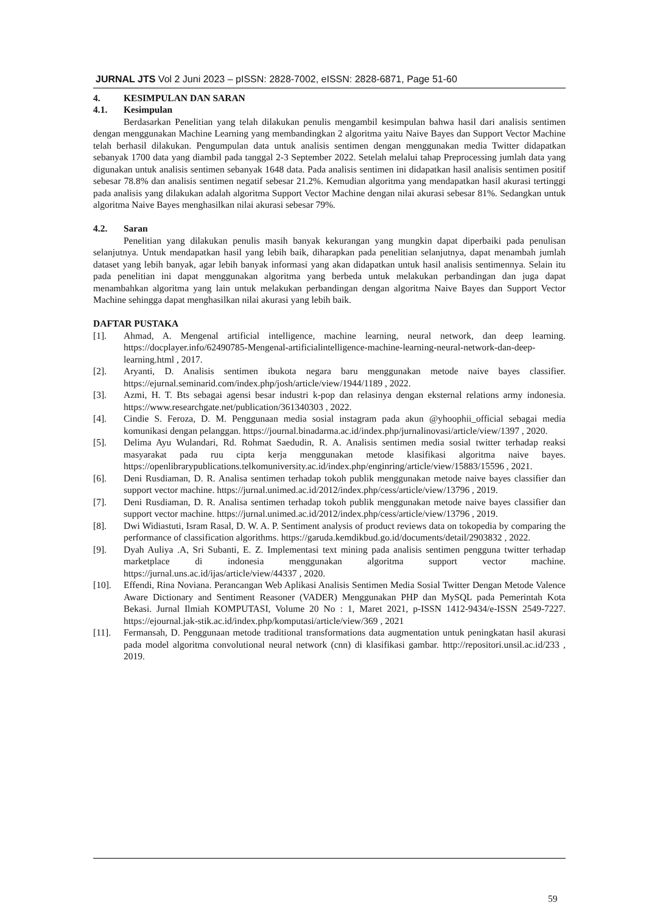JURNAL JTS Vol 2 Juni 2023 – pISSN: 2828-7002, eISSN: 2828-6871, Page 51-60
4. KESIMPULAN DAN SARAN
4.1. Kesimpulan
Berdasarkan Penelitian yang telah dilakukan penulis mengambil kesimpulan bahwa hasil dari analisis sentimen dengan menggunakan Machine Learning yang membandingkan 2 algoritma yaitu Naive Bayes dan Support Vector Machine telah berhasil dilakukan. Pengumpulan data untuk analisis sentimen dengan menggunakan media Twitter didapatkan sebanyak 1700 data yang diambil pada tanggal 2-3 September 2022. Setelah melalui tahap Preprocessing jumlah data yang digunakan untuk analisis sentimen sebanyak 1648 data. Pada analisis sentimen ini didapatkan hasil analisis sentimen positif sebesar 78.8% dan analisis sentimen negatif sebesar 21.2%. Kemudian algoritma yang mendapatkan hasil akurasi tertinggi pada analisis yang dilakukan adalah algoritma Support Vector Machine dengan nilai akurasi sebesar 81%. Sedangkan untuk algoritma Naive Bayes menghasilkan nilai akurasi sebesar 79%.
4.2. Saran
Penelitian yang dilakukan penulis masih banyak kekurangan yang mungkin dapat diperbaiki pada penulisan selanjutnya. Untuk mendapatkan hasil yang lebih baik, diharapkan pada penelitian selanjutnya, dapat menambah jumlah dataset yang lebih banyak, agar lebih banyak informasi yang akan didapatkan untuk hasil analisis sentimennya. Selain itu pada penelitian ini dapat menggunakan algoritma yang berbeda untuk melakukan perbandingan dan juga dapat menambahkan algoritma yang lain untuk melakukan perbandingan dengan algoritma Naive Bayes dan Support Vector Machine sehingga dapat menghasilkan nilai akurasi yang lebih baik.
DAFTAR PUSTAKA
[1]. Ahmad, A. Mengenal artificial intelligence, machine learning, neural network, dan deep learning. https://docplayer.info/62490785-Mengenal-artificialintelligence-machine-learning-neural-network-dan-deep-learning.html , 2017.
[2]. Aryanti, D. Analisis sentimen ibukota negara baru menggunakan metode naive bayes classifier. https://ejurnal.seminarid.com/index.php/josh/article/view/1944/1189 , 2022.
[3]. Azmi, H. T. Bts sebagai agensi besar industri k-pop dan relasinya dengan eksternal relations army indonesia. https://www.researchgate.net/publication/361340303 , 2022.
[4]. Cindie S. Feroza, D. M. Penggunaan media sosial instagram pada akun @yhoophii_official sebagai media komunikasi dengan pelanggan. https://journal.binadarma.ac.id/index.php/jurnalinovasi/article/view/1397 , 2020.
[5]. Delima Ayu Wulandari, Rd. Rohmat Saedudin, R. A. Analisis sentimen media sosial twitter terhadap reaksi masyarakat pada ruu cipta kerja menggunakan metode klasifikasi algoritma naive bayes. https://openlibrarypublications.telkomuniversity.ac.id/index.php/enginring/article/view/15883/15596 , 2021.
[6]. Deni Rusdiaman, D. R. Analisa sentimen terhadap tokoh publik menggunakan metode naive bayes classifier dan support vector machine. https://jurnal.unimed.ac.id/2012/index.php/cess/article/view/13796 , 2019.
[7]. Deni Rusdiaman, D. R. Analisa sentimen terhadap tokoh publik menggunakan metode naive bayes classifier dan support vector machine. https://jurnal.unimed.ac.id/2012/index.php/cess/article/view/13796 , 2019.
[8]. Dwi Widiastuti, Isram Rasal, D. W. A. P. Sentiment analysis of product reviews data on tokopedia by comparing the performance of classification algorithms. https://garuda.kemdikbud.go.id/documents/detail/2903832 , 2022.
[9]. Dyah Auliya .A, Sri Subanti, E. Z. Implementasi text mining pada analisis sentimen pengguna twitter terhadap marketplace di indonesia menggunakan algoritma support vector machine. https://jurnal.uns.ac.id/ijas/article/view/44337 , 2020.
[10]. Effendi, Rina Noviana. Perancangan Web Aplikasi Analisis Sentimen Media Sosial Twitter Dengan Metode Valence Aware Dictionary and Sentiment Reasoner (VADER) Menggunakan PHP dan MySQL pada Pemerintah Kota Bekasi. Jurnal Ilmiah KOMPUTASI, Volume 20 No : 1, Maret 2021, p-ISSN 1412-9434/e-ISSN 2549-7227. https://ejournal.jak-stik.ac.id/index.php/komputasi/article/view/369 , 2021
[11]. Fermansah, D. Penggunaan metode traditional transformations data augmentation untuk peningkatan hasil akurasi pada model algoritma convolutional neural network (cnn) di klasifikasi gambar. http://repositori.unsil.ac.id/233 , 2019.
59